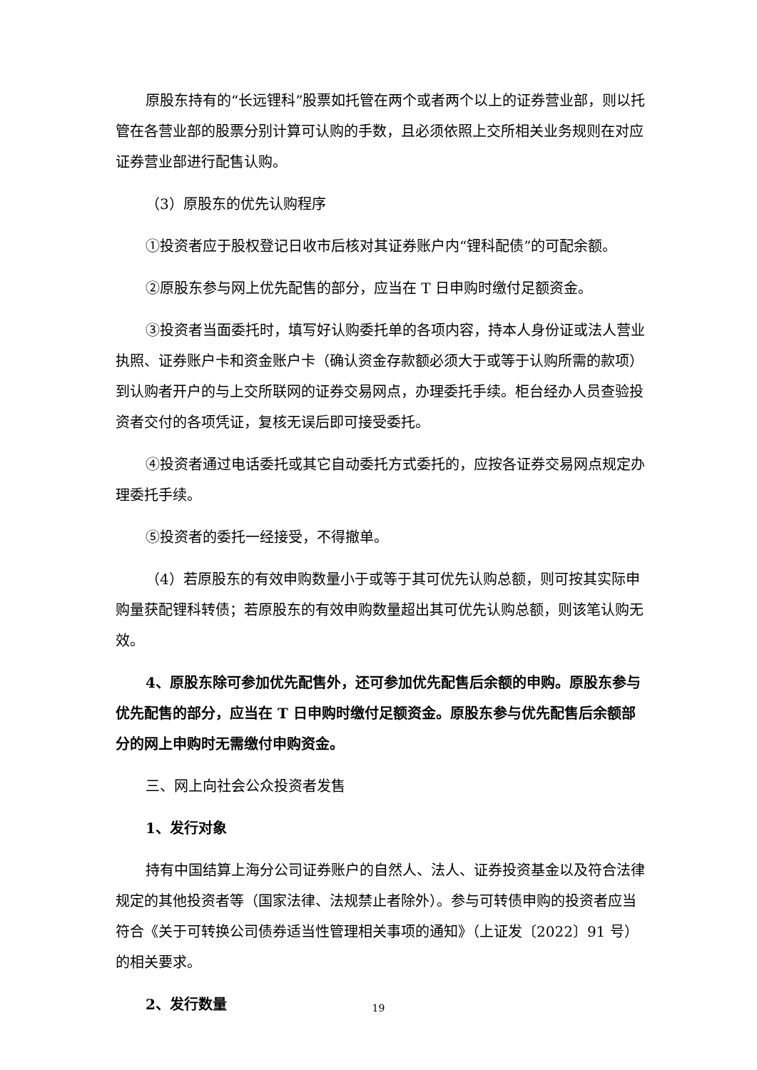原股东持有的“长远锂科”股票如托管在两个或者两个以上的证券营业部，则以托管在各营业部的股票分别计算可认购的手数，且必须依照上交所相关业务规则在对应证券营业部进行配售认购。
（3）原股东的优先认购程序
①投资者应于股权登记日收市后核对其证券账户内“锂科配债”的可配余额。
②原股东参与网上优先配售的部分，应当在 T 日申购时缴付足额资金。
③投资者当面委托时，填写好认购委托单的各项内容，持本人身份证或法人营业执照、证券账户卡和资金账户卡（确认资金存款额必须大于或等于认购所需的款项）到认购者开户的与上交所联网的证券交易网点，办理委托手续。柜台经办人员查验投资者交付的各项凭证，复核无误后即可接受委托。
④投资者通过电话委托或其它自动委托方式委托的，应按各证券交易网点规定办理委托手续。
⑤投资者的委托一经接受，不得撤单。
（4）若原股东的有效申购数量小于或等于其可优先认购总额，则可按其实际申购量获配锂科转债；若原股东的有效申购数量超出其可优先认购总额，则该笔认购无效。
4、原股东除可参加优先配售外，还可参加优先配售后余额的申购。原股东参与优先配售的部分，应当在 T 日申购时缴付足额资金。原股东参与优先配售后余额部分的网上申购时无需缴付申购资金。
三、网上向社会公众投资者发售
1、发行对象
持有中国结算上海分公司证券账户的自然人、法人、证券投资基金以及符合法律规定的其他投资者等（国家法律、法规禁止者除外）。参与可转债申购的投资者应当符合《关于可转换公司债券适当性管理相关事项的通知》（上证发〔2022〕91 号）的相关要求。
2、发行数量
19